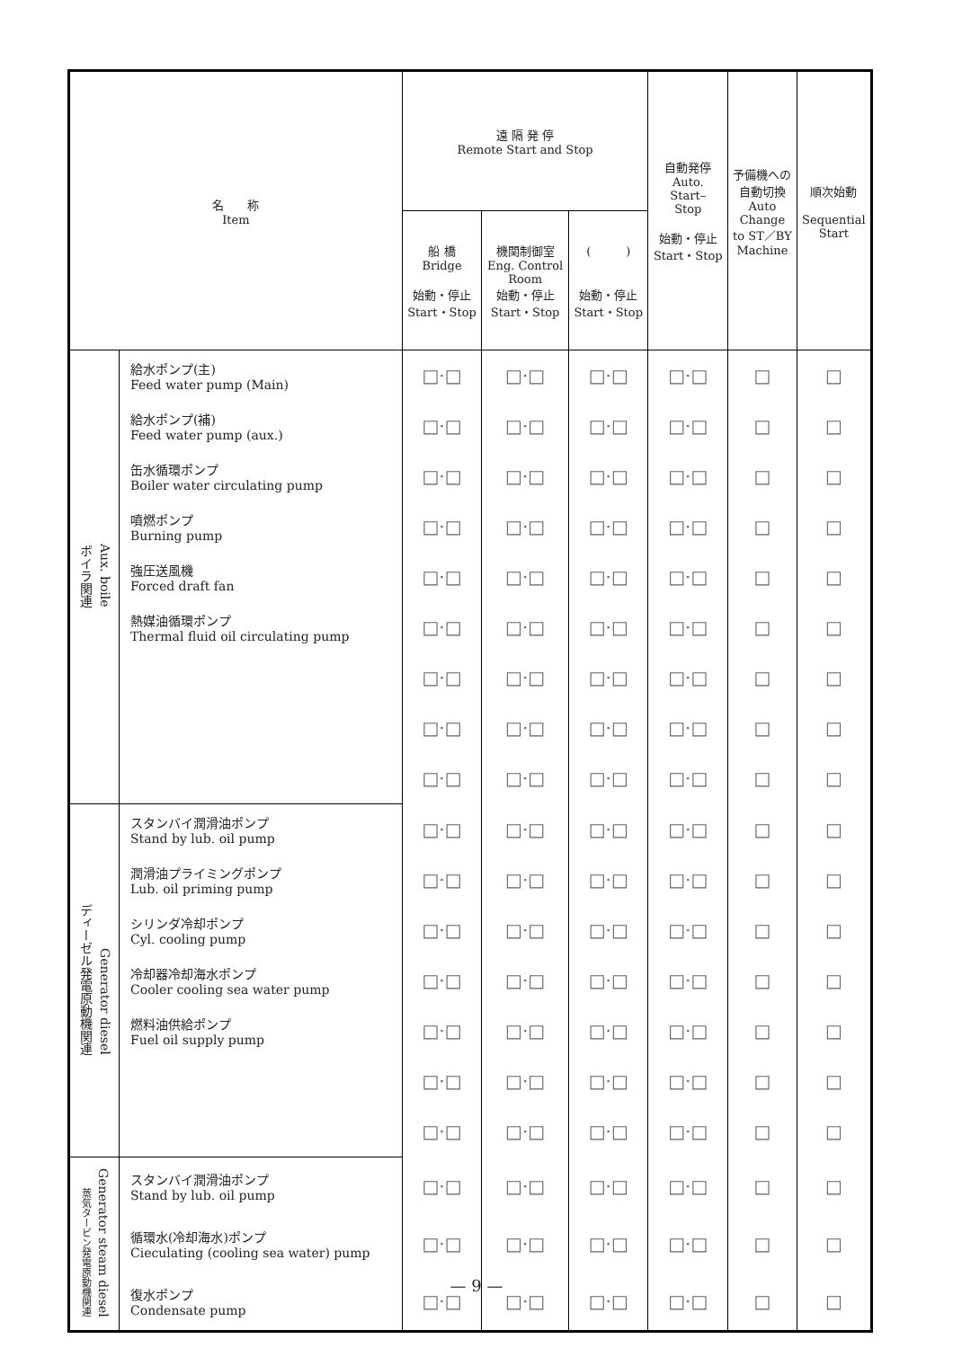| 名 称 Item | | 遠 隔 発 停 Remote Start and Stop | | | 自動発停 Auto. Start– Stop 始動・停止 Start・Stop | 予備機への 自動切換 Auto Change to ST／BY Machine | 順次始動 Sequential Start |
| --- | --- | --- | --- | --- | --- | --- | --- |
| | | 船 橋 Bridge 始動・停止 Start・Stop | 機関制御室 Eng. Control Room 始動・停止 Start・Stop | ( ) 始動・停止 Start・Stop | | | |
| ボイラ関連 Aux. boile | 給水ポンプ(主) Feed water pump (Main) | □·□ | □·□ | □·□ | □·□ | □ | □ |
| | 給水ポンプ(補) Feed water pump (aux.) | □·□ | □·□ | □·□ | □·□ | □ | □ |
| | 缶水循環ポンプ Boiler water circulating pump | □·□ | □·□ | □·□ | □·□ | □ | □ |
| | 噴燃ポンプ Burning pump | □·□ | □·□ | □·□ | □·□ | □ | □ |
| | 強圧送風機 Forced draft fan | □·□ | □·□ | □·□ | □·□ | □ | □ |
| | 熱媒油循環ポンプ Thermal fluid oil circulating pump | □·□ | □·□ | □·□ | □·□ | □ | □ |
| | | □·□ | □·□ | □·□ | □·□ | □ | □ |
| | | □·□ | □·□ | □·□ | □·□ | □ | □ |
| | | □·□ | □·□ | □·□ | □·□ | □ | □ |
| ディーゼル発電原動機関連 Generator diesel | スタンバイ潤滑油ポンプ Stand by lub. oil pump | □·□ | □·□ | □·□ | □·□ | □ | □ |
| | 潤滑油プライミングポンプ Lub. oil priming pump | □·□ | □·□ | □·□ | □·□ | □ | □ |
| | シリンダ冷却ポンプ Cyl. cooling pump | □·□ | □·□ | □·□ | □·□ | □ | □ |
| | 冷却器冷却海水ポンプ Cooler cooling sea water pump | □·□ | □·□ | □·□ | □·□ | □ | □ |
| | 燃料油供給ポンプ Fuel oil supply pump | □·□ | □·□ | □·□ | □·□ | □ | □ |
| | | □·□ | □·□ | □·□ | □·□ | □ | □ |
| | | □·□ | □·□ | □·□ | □·□ | □ | □ |
| 蒸気タービン発電原動機関連 Generator steam diesel | スタンバイ潤滑油ポンプ Stand by lub. oil pump | □·□ | □·□ | □·□ | □·□ | □ | □ |
| | 循環水(冷却海水)ポンプ Cieculating (cooling sea water) pump | □·□ | □·□ | □·□ | □·□ | □ | □ |
| | 復水ポンプ Condensate pump | □·□ | □·□ | □·□ | □·□ | □ | □ |
— 9 —